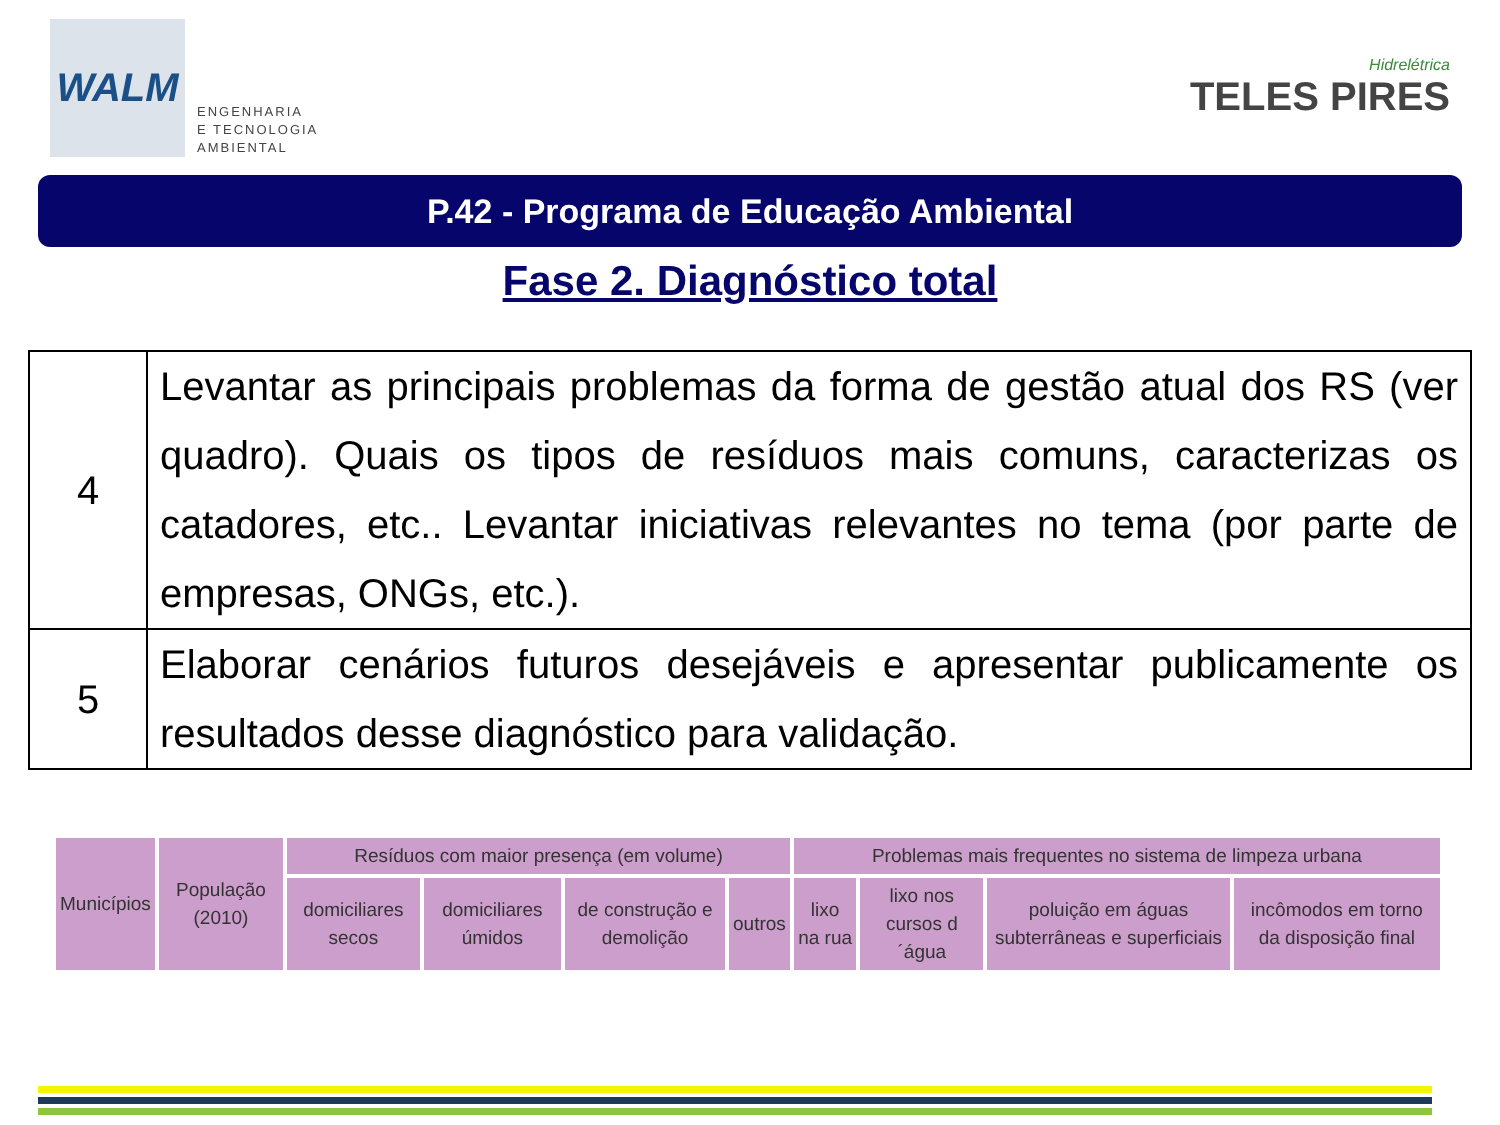WALM
ENGENHARIA
E TECNOLOGIA
AMBIENTAL
Hidrelétrica
TELES PIRES
P.42 - Programa de Educação Ambiental
Fase 2. Diagnóstico total
| 4 | Levantar as principais problemas da forma de gestão atual dos RS (ver quadro). Quais os tipos de resíduos mais comuns, caracterizas os catadores, etc.. Levantar iniciativas relevantes no tema (por parte de empresas, ONGs, etc.). |
| 5 | Elaborar cenários futuros desejáveis e apresentar publicamente os resultados desse diagnóstico para validação. |
| Municípios | População (2010) | Resíduos com maior presença (em volume) | | | | Problemas mais frequentes no sistema de limpeza urbana | | | |
| | | domiciliares secos | domiciliares úmidos | de construção e demolição | outros | lixo na rua | lixo nos cursos d´água | poluição em águas subterrâneas e superficiais | incômodos em torno da disposição final |